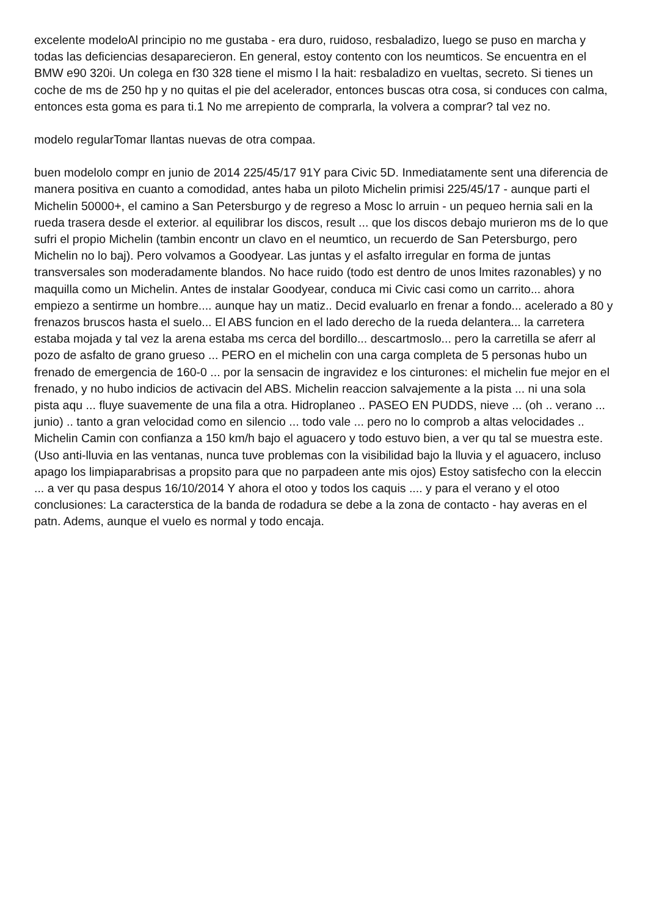excelente modeloAl principio no me gustaba - era duro, ruidoso, resbaladizo, luego se puso en marcha y todas las deficiencias desaparecieron. En general, estoy contento con los neumticos. Se encuentra en el BMW e90 320i. Un colega en f30 328 tiene el mismo l la hait: resbaladizo en vueltas, secreto. Si tienes un coche de ms de 250 hp y no quitas el pie del acelerador, entonces buscas otra cosa, si conduces con calma, entonces esta goma es para ti.1 No me arrepiento de comprarla, la volvera a comprar? tal vez no.
modelo regularTomar llantas nuevas de otra compaa.
buen modelolo compr en junio de 2014 225/45/17 91Y para Civic 5D. Inmediatamente sent una diferencia de manera positiva en cuanto a comodidad, antes haba un piloto Michelin primisi 225/45/17 - aunque parti el Michelin 50000+, el camino a San Petersburgo y de regreso a Mosc lo arruin - un pequeo hernia sali en la rueda trasera desde el exterior. al equilibrar los discos, result ... que los discos debajo murieron ms de lo que sufri el propio Michelin (tambin encontr un clavo en el neumtico, un recuerdo de San Petersburgo, pero Michelin no lo baj). Pero volvamos a Goodyear. Las juntas y el asfalto irregular en forma de juntas transversales son moderadamente blandos. No hace ruido (todo est dentro de unos lmites razonables) y no maquilla como un Michelin. Antes de instalar Goodyear, conduca mi Civic casi como un carrito... ahora empiezo a sentirme un hombre.... aunque hay un matiz.. Decid evaluarlo en frenar a fondo... acelerado a 80 y frenazos bruscos hasta el suelo... El ABS funcion en el lado derecho de la rueda delantera... la carretera estaba mojada y tal vez la arena estaba ms cerca del bordillo... descartmoslo... pero la carretilla se aferr al pozo de asfalto de grano grueso ... PERO en el michelin con una carga completa de 5 personas hubo un frenado de emergencia de 160-0 ... por la sensacin de ingravidez e los cinturones: el michelin fue mejor en el frenado, y no hubo indicios de activacin del ABS. Michelin reaccion salvajemente a la pista ... ni una sola pista aqu ... fluye suavemente de una fila a otra. Hidroplaneo .. PASEO EN PUDDS, nieve ... (oh .. verano ... junio) .. tanto a gran velocidad como en silencio ... todo vale ... pero no lo comprob a altas velocidades .. Michelin Camin con confianza a 150 km/h bajo el aguacero y todo estuvo bien, a ver qu tal se muestra este. (Uso anti-lluvia en las ventanas, nunca tuve problemas con la visibilidad bajo la lluvia y el aguacero, incluso apago los limpiaparabrisas a propsito para que no parpadeen ante mis ojos) Estoy satisfecho con la eleccin ... a ver qu pasa despus 16/10/2014 Y ahora el otoo y todos los caquis .... y para el verano y el otoo conclusiones: La caracterstica de la banda de rodadura se debe a la zona de contacto - hay averas en el patn. Adems, aunque el vuelo es normal y todo encaja.